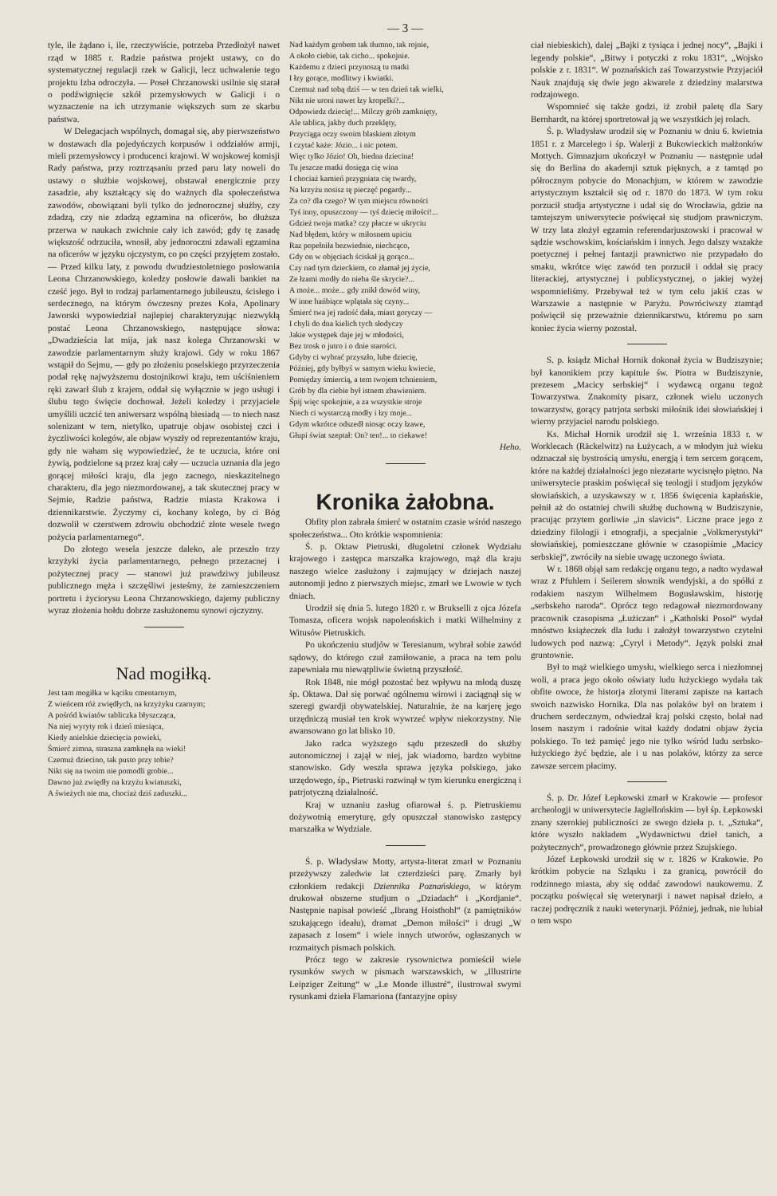— 3 —
tyle, ile żądano i, ile, rzeczywiście, potrzeba Przedłożył nawet rząd w 1885 r. Radzie państwa projekt ustawy, co do systematycznej regulacji rzek w Galicji, lecz uchwalenie tego projektu Izba odroczyła. — Poseł Chrzanowski usilnie się starał o podźwignięcie szkół przemysłowych w Galicji i o wyznaczenie na ich utrzymanie większych sum ze skarbu państwa.
W Delegacjach wspólnych, domagał się, aby pierwszeństwo w dostawach dla pojedyńczych korpusów i oddziałów armji, mieli przemysłowcy i producenci krajowi. W wojskowej komisji Rady państwa, przy roztrząsaniu przed paru laty noweli do ustawy o służbie wojskowej, obstawał energicznie przy zasadzie, aby kształcący się do ważnych dla społeczeństwa zawodów, obowiązani byli tylko do jednorocznej służby, czy zdadzą, czy nie zdadzą egzamina na oficerów, bo dłuższa przerwa w naukach zwichnie cały ich zawód; gdy tę zasadę większość odrzuciła, wnosił, aby jednoroczni zdawali egzamina na oficerów w języku ojczystym, co po części przyjętem zostało. — Przed kilku laty, z powodu dwudziestoletniego posłowania Leona Chrzanowskiego, koledzy posłowie dawali bankiet na cześć jego. Był to rodzaj parlamentarnego jubileuszu, ścisłego i serdecznego, na którym ówczesny prezes Koła, Apolinary Jaworski wypowiedział najlepiej charakteryzując niezwykłą postać Leona Chrzanowskiego, następujące słowa: „Dwadzieścia lat mija, jak nasz kolega Chrzanowski w zawodzie parlamentarnym służy krajowi. Gdy w roku 1867 wstąpił do Sejmu, — gdy po złożeniu poselskiego przyrzeczenia podał rękę najwyższemu dostojnikowi kraju, tem uściśnieniem ręki zawarł ślub z krajem, oddał się wyłącznie w jego usługi i ślubu tego święcie dochował. Jeżeli koledzy i przyjaciele umyślili uczcić ten aniwersarz wspólną biesiadą — to niech nasz solenizant w tem, nietylko, upatruje objaw osobistej czci i życzliwości kolegów, ale objaw wyszły od reprezentantów kraju, gdy nie waham się wypowiedzieć, że te uczucia, które oni żywią, podzielone są przez kraj cały — uczucia uznania dla jego gorącej miłości kraju, dla jego zacnego, nieskazitelnego charakteru, dla jego niezmordowanej, a tak skutecznej pracy w Sejmie, Radzie państwa, Radzie miasta Krakowa i dziennikarstwie. Życzymy ci, kochany kolego, by ci Bóg dozwolił w czerstwem zdrowiu obchodzić złote wesele twego pożycia parlamentarnego“.
Do złotego wesela jeszcze daleko, ale przeszło trzy krzyżyki życia parlamentarnego, pełnego przezacnej i pożytecznej pracy — stanowi już prawdziwy jubileusz publicznego męża i szczęśliwi jesteśmy, że zamieszczeniem portretu i życiorysu Leona Chrzanowskiego, dajemy publiczny wyraz złożenia hołdu dobrze zasłużonemu synowi ojczyzny.
Nad mogiłką.
Jest tam mogiłka w kąciku cmentarnym,
Z wieńcem róż zwiędłych, na krzyżyku czarnym;
A pośród kwiatów tabliczka błyszcząca,
Na niej wyryty rok i dzień miesiąca,
Kiedy anielskie dziecięcia powieki,
Śmierć zimna, straszna zamknęła na wieki!
Czemuż dziecino, tak pusto przy tobie?
Nikt się na twoim nie pomodli grobie...
Dawno już zwiędły na krzyżu kwiatuszki,
A świeżych nie ma, chociaż dziś zaduszki...
Nad każdym grobem tak tłumno, tak rojnie,
A około ciebie, tak cicho... spokojnie.
Każdemu z dzieci przynoszą tu matki
I łzy gorące, modlitwy i kwiatki.
Czemuż nad tobą dziś — w ten dzień tak wielki,
Nikt nie uroni nawet łzy kropelki?...
Odpowiedz dziecię!... Milczy grób zamknięty,
Ale tablica, jakby duch przeklęty,
Przyciąga oczy swoim blaskiem złotym
I czytać każe: Józio... i nic potem.
Więc tylko Józio! Oh, biedna dziecina!
Tu jeszcze matki dosięga cię wina
I chociaż kamień przygniata cię twardy,
Na krzyżu nosisz tę pieczęć pogardy...
Za co? dla czego? W tym miejscu równości
Tyś inny, opuszczony — tyś dziecię miłości!...
Gdzież twoja matka? czy płacze w ukryciu
Nad błędem, który w miłosnem upiciu
Raz popełniła bezwiednie, niechcąco,
Gdy on w objęciach ściskał ją gorąco...
Czy nad tym dzieckiem, co złamał jej życie,
Ze łzami modły do nieba śle skrycie?...
A może... może... gdy znikł dowód winy,
W inne hańbiące wplątała się czyny...
Śmierć twa jej radość dała, miast goryczy —
I chyli do dna kielich tych słodyczy
Jakie występek daje jej w młodości,
Bez trosk o jutro i o dnie starości.
Gdyby ci wybrać przyszło, lube dziecię,
Później, gdy byłbyś w samym wieku kwiecie,
Pomiędzy śmiercią, a tem twojem tchnieniem,
Grób by dla ciebie był istnem zbawieniem.
Śpij więc spokojnie, a za wszystkie stroje
Niech ci wystarczą modły i łzy moje...
Gdym wkrótce odszedł niosąc oczy łzawe,
Głupi świat szeptał: On? ten!... to ciekawe!
Heho.
Kronika żałobna.
Obfity plon zabrała śmierć w ostatnim czasie wśród naszego społeczeństwa... Oto krótkie wspomnienia:
Ś. p. Oktaw Pietruski, długoletni członek Wydziału krajowego i zastępca marszałka krajowego, mąż dla kraju naszego wielce zasłużony i zajmujący w dziejach naszej autonomji jedno z pierwszych miejsc, zmarł we Lwowie w tych dniach.
Urodził się dnia 5. lutego 1820 r. w Brukselli z ojca Józefa Tomasza, oficera wojsk napoleońskich i matki Wilhelminy z Witusów Pietruskich.
Po ukończeniu studjów w Teresianum, wybrał sobie zawód sądowy, do którego czuł zamiłowanie, a praca na tem polu zapewniała mu niewątpliwie świetną przyszłość.
Rok 1848, nie mógł pozostać bez wpływu na młodą duszę śp. Oktawa. Dał się porwać ogólnemu wirowi i zaciągnął się w szeregi gwardji obywatelskiej. Naturalnie, że na karjerę jego urzędniczą musiał ten krok wywrzeć wpływ niekorzystny. Nie awansowano go lat blisko 10.
Jako radca wyższego sądu przeszedł do służby autonomicznej i zajął w niej, jak wiadomo, bardzo wybitne stanowisko. Gdy weszła sprawa języka polskiego, jako urzędowego, śp., Pietruski rozwinął w tym kierunku energiczną i patrjotyczną działalność.
Kraj w uznaniu zasług ofiarował ś. p. Pietruskiemu dożywotnią emeryturę, gdy opuszczał stanowisko zastępcy marszałka w Wydziale.
Ś. p. Władysław Motty, artysta-literat zmarł w Poznaniu przeżywszy zaledwie lat czterdzieści parę. Zmarły był członkiem redakcji Dziennika Poznańskiego, w którym drukował obszerne studjum o „Dziadach“ i „Kordjanie“. Następnie napisał powieść „Ibrang Hoisthohl“ (z pamiętników szukającego ideału), dramat „Demon miłości“ i drugi „W zapasach z losem“ i wiele innych utworów, ogłaszanych w rozmaitych pismach polskich.
Prócz tego w zakresie rysownictwa pomieścił wiele rysunków swych w pismach warszawskich, w „Illustrirte Leipziger Zeitung“ w „Le Monde illustré“, ilustrował swymi rysunkami dzieła Flamariona (fantazyjne opisy
ciał niebieskich), dalej „Bajki z tysiąca i jednej nocy“, „Bajki i legendy polskie“, „Bitwy i potyczki z roku 1831“, „Wojsko polskie z r. 1831“. W poznańskich zaś Towarzystwie Przyjaciół Nauk znajdują się dwie jego akwarele z dziedziny malarstwa rodzajowego.
Wspomnieć się także godzi, iż zrobił paletę dla Sary Bernhardt, na której sportretował ją we wszystkich jej rolach.
Ś. p. Władysław urodził się w Poznaniu w dniu 6. kwietnia 1851 r. z Marcelego i śp. Walerji z Bukowieckich małżonków Mottych. Gimnazjum ukończył w Poznaniu — następnie udał się do Berlina do akademji sztuk pięknych, a z tamtąd po półrocznym pobycie do Monachjum, w którem w zawodzie artystycznym kształcił się od r. 1870 do 1873. W tym roku porzucił studja artystyczne i udał się do Wrocławia, gdzie na tamtejszym uniwersytecie poświęcał się studjom prawniczym. W trzy lata złożył egzamin referendarjuszowski i pracował w sądzie wschowskim, kościańskim i innych. Jego dalszy wszakże poetycznej i pełnej fantazji prawnictwo nie przypadało do smaku, wkrótce więc zawód ten porzucił i oddał się pracy literackiej, artystycznej i publicystycznej, o jakiej wyżej wspomnieliśmy. Przebywał też w tym celu jakiś czas w Warszawie a następnie w Paryżu. Powróciwszy ztamtąd poświęcił się przeważnie dziennikarstwu, któremu po sam koniec życia wierny pozostał.
S. p. ksiądz Michał Hornik dokonał życia w Budziszynie; był kanonikiem przy kapitule św. Piotra w Budziszynie, prezesem „Macicy serbskiej“ i wydawcą organu tegoż Towarzystwa. Znakomity pisarz, członek wielu uczonych towarzystw, gorący patrjota serbski miłośnik idei słowiańskiej i wierny przyjaciel narodu polskiego.
Ks. Michał Hornik urodził się 1. września 1833 r. w Worklecach (Räckelwitz) na Łużycach, a w młodym już wieku odznaczał się bystrością umysłu, energją i tem sercem gorącem, które na każdej działalności jego niezatarte wycisnęło piętno. Na uniwersytecie praskim poświęcał się teologji i studjom języków słowiańskich, a uzyskawszy w r. 1856 święcenia kapłańskie, pełnił aż do ostatniej chwili służbę duchowną w Budziszynie, pracując przytem gorliwie „in slavicis“. Liczne prace jego z dziedziny filologji i etnografji, a specjalnie „Volkmerystyki“ słowiańskiej, pomieszczane głównie w czasopiśmie „Macicy serbskiej“, zwróciły na siebie uwagę uczonego świata.
W r. 1868 objął sam redakcję organu tego, a nadto wydawał wraz z Pfuhlem i Seilerem słownik wendyjski, a do spółki z rodakiem naszym Wilhelmem Bogusławskim, historję „serbskeho naroda“. Oprócz tego redagował niezmordowany pracownik czasopisma „Łużiczan“ i „Katholski Posoł“ wydał mnóstwo książeczek dla ludu i założył towarzystwo czytelni ludowych pod nazwą: „Cyryl i Metody“. Język polski znał gruntownie.
Był to mąż wielkiego umysłu, wielkiego serca i niezłomnej woli, a praca jego około oświaty ludu łużyckiego wydała tak obfite owoce, że historja złotymi literami zapisze na kartach swoich nazwisko Hornika. Dla nas polaków był on bratem i druchem serdecznym, odwiedzał kraj polski często, bolał nad losem naszym i radośnie witał każdy dodatni objaw życia polskiego. To też pamięć jego nie tylko wśród ludu serbsko-łużyckiego żyć będzie, ale i u nas polaków, którzy za serce zawsze sercem płacimy.
Ś. p. Dr. Józef Łepkowski zmarł w Krakowie — profesor archeologji w uniwersytecie Jagiellońskim — był śp. Łepkowski znany szerokiej publiczności ze swego dzieła p. t. „Sztuka“, które wyszło nakładem „Wydawnictwu dzieł tanich, a pożytecznych“, prowadzonego głównie przez Szujskiego.
Józef Łepkowski urodził się w r. 1826 w Krakowie. Po krótkim pobycie na Szląsku i za granicą, powrócił do rodzinnego miasta, aby się oddać zawodowi naukowemu. Z początku poświęcał się weterynarji i nawet napisał dzieło, a raczej podręcznik z nauki weterynarji. Później, jednak, nie lubiał o tem wspo